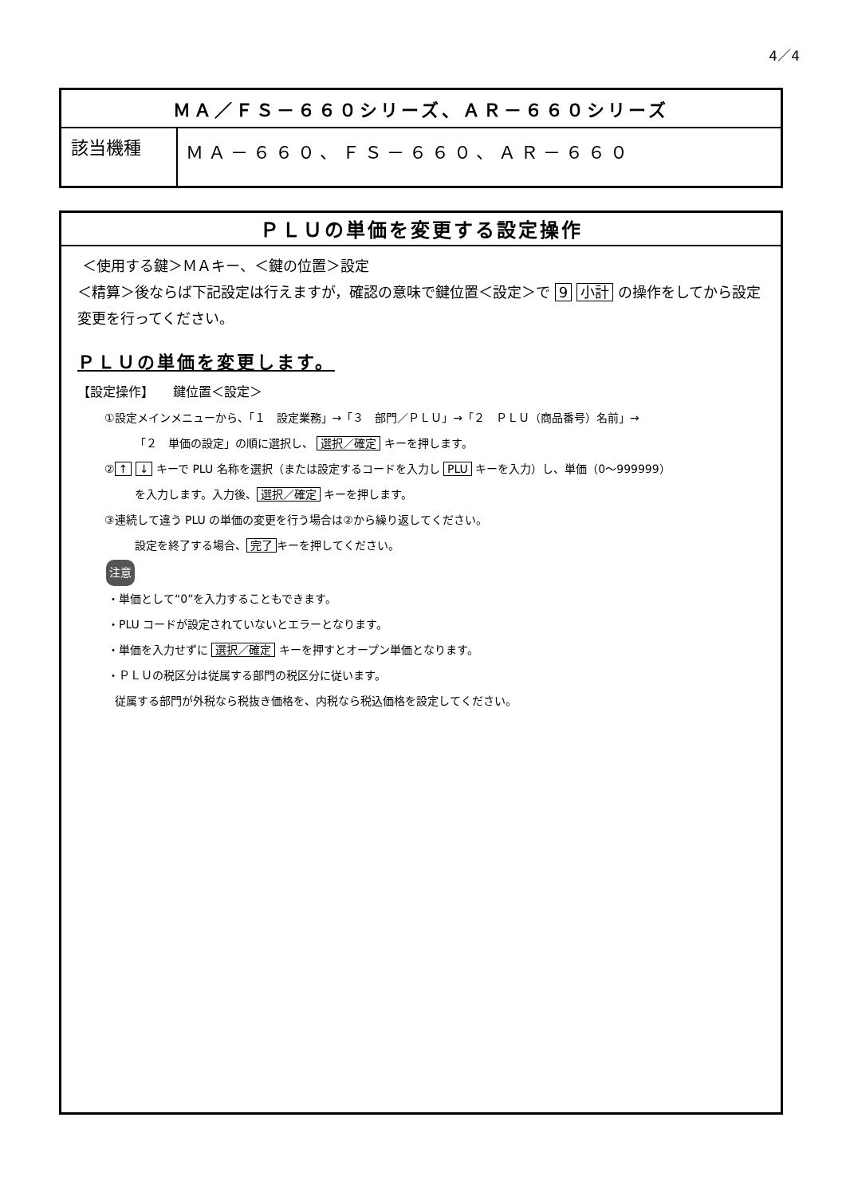4／4
| ＭＡ／ＦＳ－６６０シリーズ、ＡＲ－６６０シリーズ | |
| 該当機種 | ＭＡ－６６０、ＦＳ－６６０、ＡＲ－６６０ |
ＰＬＵの単価を変更する設定操作
＜使用する鍵＞ＭＡキー、＜鍵の位置＞設定
＜精算＞後ならば下記設定は行えますが，確認の意味で鍵位置＜設定＞で 9 小計 の操作をしてから設定変更を行ってください。
ＰＬＵの単価を変更します。
【設定操作】　　鍵位置＜設定＞
①設定メインメニューから、「１　設定業務」→「３　部門／ＰＬＵ」→「２　ＰＬＵ（商品番号）名前」→
「２　単価の設定」の順に選択し、 選択／確定 キーを押します。
② ↑ ↓ キーで PLU 名称を選択（または設定するコードを入力し PLU キーを入力）し、単価（0～999999）
を入力します。入力後、 選択／確定 キーを押します。
③連続して違う PLU の単価の変更を行う場合は②から繰り返してください。
設定を終了する場合、 完了 キーを押してください。
注意
・単価として“0”を入力することもできます。
・PLU コードが設定されていないとエラーとなります。
・単価を入力せずに 選択／確定 キーを押すとオープン単価となります。
・ＰＬＵの税区分は従属する部門の税区分に従います。
従属する部門が外税なら税抜き価格を、内税なら税込価格を設定してください。